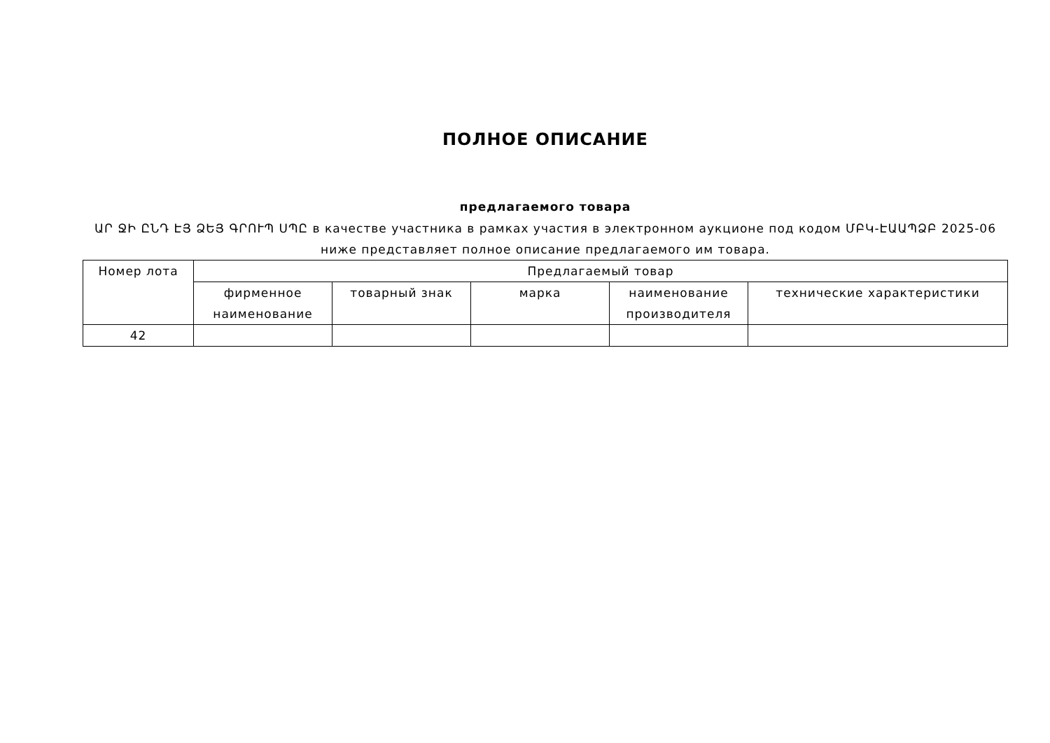ПОЛНОЕ ОПИСАНИЕ
предлагаемого товара
ԱՐ ՋԻ ԸՆԴ ԷՅ ՁԵՅ ԳՐՈՒՊ ՍՊԸ в качестве участника в рамках участия в электронном аукционе под кодом ՄԲԿ-ԷԱԱՊՁԲ 2025-06 ниже представляет полное описание предлагаемого им товара.
| Номер лота | Предлагаемый товар | | | | |
| --- | --- | --- | --- | --- | --- |
| | фирменное наименование | товарный знак | марка | наименование производителя | технические характеристики |
| 42 | | | | | |